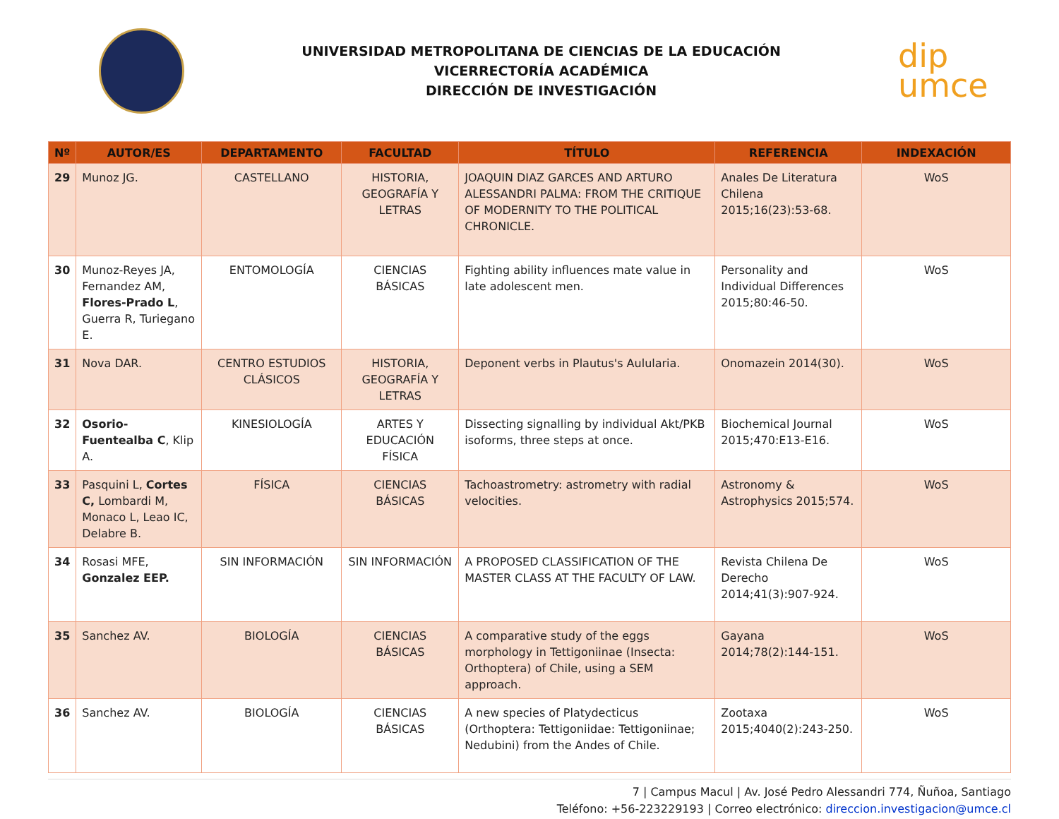UNIVERSIDAD METROPOLITANA DE CIENCIAS DE LA EDUCACIÓN
VICERRECTORÍA ACADÉMICA
DIRECCIÓN DE INVESTIGACIÓN
dip
umce
| Nº | AUTOR/ES | DEPARTAMENTO | FACULTAD | TÍTULO | REFERENCIA | INDEXACIÓN |
| --- | --- | --- | --- | --- | --- | --- |
| 29 | Munoz JG. | CASTELLANO | HISTORIA, GEOGRAFÍA Y LETRAS | JOAQUIN DIAZ GARCES AND ARTURO ALESSANDRI PALMA: FROM THE CRITIQUE OF MODERNITY TO THE POLITICAL CHRONICLE. | Anales De Literatura Chilena 2015;16(23):53-68. | WoS |
| 30 | Munoz-Reyes JA, Fernandez AM, Flores-Prado L , Guerra R, Turiegano E. | ENTOMOLOGÍA | CIENCIAS BÁSICAS | Fighting ability influences mate value in late adolescent men. | Personality and Individual Differences 2015;80:46-50. | WoS |
| 31 | Nova DAR. | CENTRO ESTUDIOS CLÁSICOS | HISTORIA, GEOGRAFÍA Y LETRAS | Deponent verbs in Plautus's Aulularia. | Onomazein 2014(30). | WoS |
| 32 | Osorio-Fuentealba C , Klip A. | KINESIOLOGÍA | ARTES Y EDUCACIÓN FÍSICA | Dissecting signalling by individual Akt/PKB isoforms, three steps at once. | Biochemical Journal 2015;470:E13-E16. | WoS |
| 33 | Pasquini L, Cortes C, Lombardi M, Monaco L, Leao IC, Delabre B. | FÍSICA | CIENCIAS BÁSICAS | Tachoastrometry: astrometry with radial velocities. | Astronomy & Astrophysics 2015;574. | WoS |
| 34 | Rosasi MFE, Gonzalez EEP. | SIN INFORMACIÓN | SIN INFORMACIÓN | A PROPOSED CLASSIFICATION OF THE MASTER CLASS AT THE FACULTY OF LAW. | Revista Chilena De Derecho 2014;41(3):907-924. | WoS |
| 35 | Sanchez AV. | BIOLOGÍA | CIENCIAS BÁSICAS | A comparative study of the eggs morphology in Tettigoniinae (Insecta: Orthoptera) of Chile, using a SEM approach. | Gayana 2014;78(2):144-151. | WoS |
| 36 | Sanchez AV. | BIOLOGÍA | CIENCIAS BÁSICAS | A new species of Platydecticus (Orthoptera: Tettigoniidae: Tettigoniinae; Nedubini) from the Andes of Chile. | Zootaxa 2015;4040(2):243-250. | WoS |
7 | Campus Macul | Av. José Pedro Alessandri 774, Ñuñoa, Santiago
Teléfono: +56-223229193 | Correo electrónico: direccion.investigacion@umce.cl